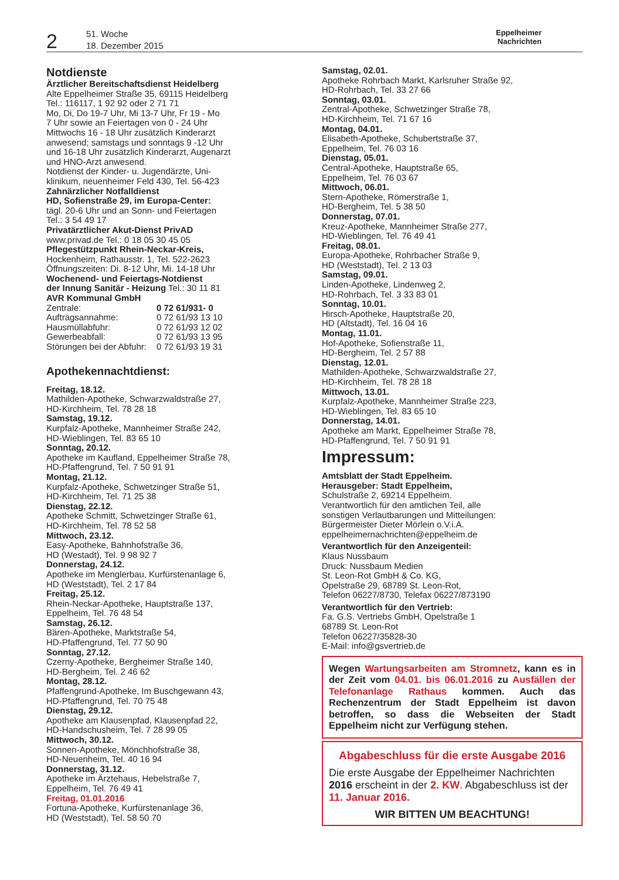2
51. Woche
18. Dezember 2015
Eppelheimer
Nachrichten
Notdienste
Ärztlicher Bereitschaftsdienst Heidelberg
Alte Eppelheimer Straße 35, 69115 Heidelberg
Tel.: 116117, 1 92 92 oder 2 71 71
Mo, Di, Do 19-7 Uhr, Mi 13-7 Uhr, Fr 19 - Mo
7 Uhr sowie an Feiertagen von 0 - 24 Uhr
Mittwochs 16 - 18 Uhr zusätzlich Kinderarzt
anwesend; samstags und sonntags 9 -12 Uhr
und 16-18 Uhr zusätzlich Kinderarzt, Augenarzt
und HNO-Arzt anwesend.
Notdienst der Kinder- u. Jugendärzte, Uni-
klinikum, neuenheimer Feld 430, Tel. 56-423
Zahnärzlicher Notfalldienst
HD, Sofienstraße 29, im Europa-Center:
tägl. 20-6 Uhr und an Sonn- und Feiertagen
Tel.: 3 54 49 17
Privatärztlicher Akut-Dienst PrivAD
www.privad.de Tel.: 0 18 05 30 45 05
Pflegestützpunkt Rhein-Neckar-Kreis,
Hockenheim, Rathausstr. 1, Tel. 522-2623
Öffnungszeiten: Di. 8-12 Uhr, Mi. 14-18 Uhr
Wochenend- und Feiertags-Notdienst
der Innung Sanitär - Heizung Tel.: 30 11 81
AVR Kommunal GmbH
| Zentrale: | 0 72 61/931- 0 |
| Auftragsannahme: | 0 72 61/93 13 10 |
| Hausmüllabfuhr: | 0 72 61/93 12 02 |
| Gewerbeabfall: | 0 72 61/93 13 95 |
| Störungen bei der Abfuhr: | 0 72 61/93 19 31 |
Apothekennachtdienst:
Freitag, 18.12.
Mathilden-Apotheke, Schwarzwaldstraße 27,
HD-Kirchheim, Tel. 78 28 18
Samstag, 19.12.
Kurpfalz-Apotheke, Mannheimer Straße 242,
HD-Wieblingen, Tel. 83 65 10
Sonntag, 20.12.
Apotheke im Kaufland, Eppelheimer Straße 78,
HD-Pfaffengrund, Tel. 7 50 91 91
Montag, 21.12.
Kurpfalz-Apotheke, Schwetzinger Straße 51,
HD-Kirchheim, Tel. 71 25 38
Dienstag, 22.12.
Apotheke Schmitt, Schwetzinger Straße 61,
HD-Kirchheim, Tel. 78 52 58
Mittwoch, 23.12.
Easy-Apotheke, Bahnhofstraße 36,
HD (Westadt), Tel. 9 98 92 7
Donnerstag, 24.12.
Apotheke im Menglerbau, Kurfürstenanlage 6,
HD (Weststadt), Tel. 2 17 84
Freitag, 25.12.
Rhein-Neckar-Apotheke, Hauptstraße 137,
Eppelheim, Tel. 76 48 54
Samstag, 26.12.
Bären-Apotheke, Marktstraße 54,
HD-Pfaffengrund, Tel. 77 50 90
Sonntag, 27.12.
Czerny-Apotheke, Bergheimer Straße 140,
HD-Bergheim, Tel. 2 46 62
Montag, 28.12.
Pfaffengrund-Apotheke, Im Buschgewann 43,
HD-Pfaffengrund, Tel. 70 75 48
Dienstag, 29.12.
Apotheke am Klausenpfad, Klausenpfad 22,
HD-Handschusheim, Tel. 7 28 99 05
Mittwoch, 30.12.
Sonnen-Apotheke, Mönchhofstraße 38,
HD-Neuenheim, Tel. 40 16 94
Donnerstag, 31.12.
Apotheke im Ärztehaus, Hebelstraße 7,
Eppelheim, Tel. 76 49 41
Freitag, 01.01.2016
Fortuna-Apotheke, Kurfürstenanlage 36,
HD (Weststadt), Tel. 58 50 70
Samstag, 02.01.
Apotheke Rohrbach Markt, Karlsruher Straße 92,
HD-Rohrbach, Tel. 33 27 66
Sonntag, 03.01.
Zentral-Apotheke, Schwetzinger Straße 78,
HD-Kirchheim, Tel. 71 67 16
Montag, 04.01.
Elisabeth-Apotheke, Schubertstraße 37,
Eppelheim, Tel. 76 03 16
Dienstag, 05.01.
Central-Apotheke, Hauptstraße 65,
Eppelheim, Tel. 76 03 67
Mittwoch, 06.01.
Stern-Apotheke, Römerstraße 1,
HD-Bergheim, Tel. 5 38 50
Donnerstag, 07.01.
Kreuz-Apotheke, Mannheimer Straße 277,
HD-Wieblingen, Tel. 76 49 41
Freitag, 08.01.
Europa-Apotheke, Rohrbacher Straße 9,
HD (Weststadt), Tel. 2 13 03
Samstag, 09.01.
Linden-Apotheke, Lindenweg 2,
HD-Rohrbach, Tel. 3 33 83 01
Sonntag, 10.01.
Hirsch-Apotheke, Hauptstraße 20,
HD (Altstadt), Tel. 16 04 16
Montag, 11.01.
Hof-Apotheke, Sofienstraße 11,
HD-Bergheim, Tel. 2 57 88
Dienstag, 12.01.
Mathilden-Apotheke, Schwarzwaldstraße 27,
HD-Kirchheim, Tel. 78 28 18
Mittwoch, 13.01.
Kurpfalz-Apotheke, Mannheimer Straße 223,
HD-Wieblingen, Tel. 83 65 10
Donnerstag, 14.01.
Apotheke am Markt, Eppelheimer Straße 78,
HD-Pfaffengrund, Tel. 7 50 91 91
Impressum:
Amtsblatt der Stadt Eppelheim.
Herausgeber: Stadt Eppelheim,
Schulstraße 2, 69214 Eppelheim.
Verantwortlich für den amtlichen Teil, alle
sonstigen Verlautbarungen und Mitteilungen:
Bürgermeister Dieter Mörlein o.V.i.A.
eppelheimernachrichten@eppelheim.de
Verantwortlich für den Anzeigenteil:
Klaus Nussbaum
Druck: Nussbaum Medien
St. Leon-Rot GmbH & Co. KG,
Opelstraße 29, 68789 St. Leon-Rot,
Telefon 06227/8730, Telefax 06227/873190
Verantwortlich für den Vertrieb:
Fa. G.S. Vertriebs GmbH, Opelstraße 1
68789 St. Leon-Rot
Telefon 06227/35828-30
E-Mail: info@gsvertrieb.de
Wegen Wartungsarbeiten am Stromnetz, kann es in der Zeit vom 04.01. bis 06.01.2016 zu Ausfällen der Telefonanlage Rathaus kommen. Auch das Rechenzentrum der Stadt Eppelheim ist davon betroffen, so dass die Webseiten der Stadt Eppelheim nicht zur Verfügung stehen.
Abgabeschluss für die erste Ausgabe 2016
Die erste Ausgabe der Eppelheimer Nachrichten 2016 erscheint in der 2. KW. Abgabeschluss ist der 11. Januar 2016.
WIR BITTEN UM BEACHTUNG!